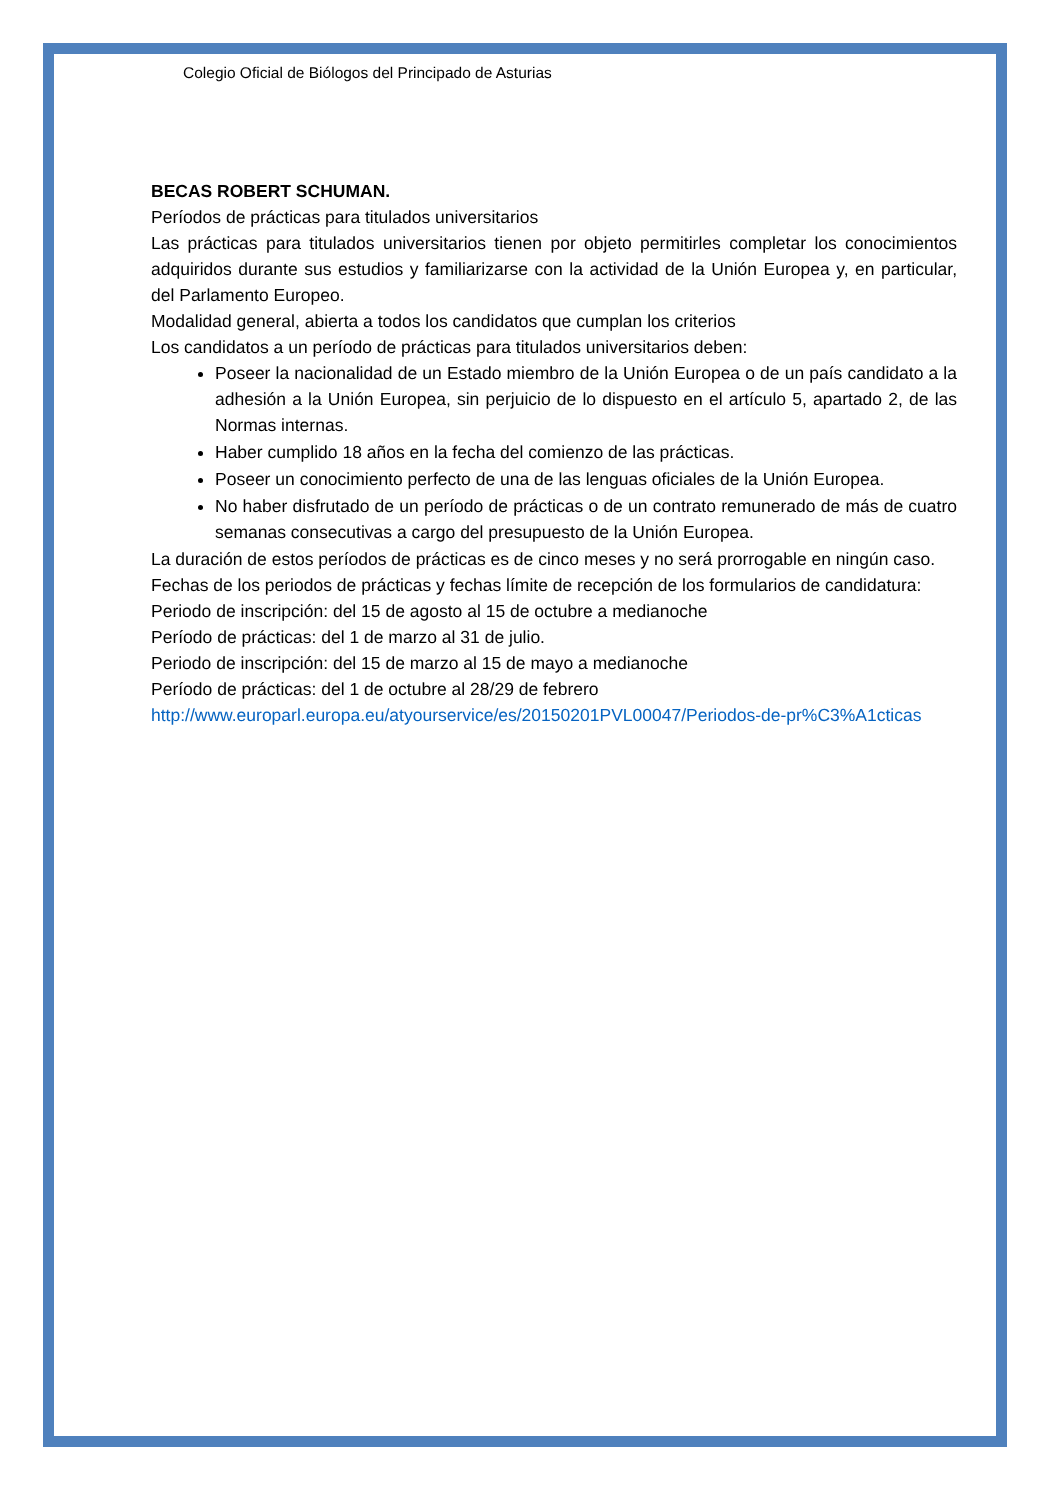Colegio Oficial de Biólogos del Principado de Asturias
BECAS ROBERT SCHUMAN.
Períodos de prácticas para titulados universitarios
Las prácticas para titulados universitarios tienen por objeto permitirles completar los conocimientos adquiridos durante sus estudios y familiarizarse con la actividad de la Unión Europea y, en particular, del Parlamento Europeo.
Modalidad general, abierta a todos los candidatos que cumplan los criterios
Los candidatos a un período de prácticas para titulados universitarios deben:
Poseer la nacionalidad de un Estado miembro de la Unión Europea o de un país candidato a la adhesión a la Unión Europea, sin perjuicio de lo dispuesto en el artículo 5, apartado 2, de las Normas internas.
Haber cumplido 18 años en la fecha del comienzo de las prácticas.
Poseer un conocimiento perfecto de una de las lenguas oficiales de la Unión Europea.
No haber disfrutado de un período de prácticas o de un contrato remunerado de más de cuatro semanas consecutivas a cargo del presupuesto de la Unión Europea.
La duración de estos períodos de prácticas es de cinco meses y no será prorrogable en ningún caso.
Fechas de los periodos de prácticas y fechas límite de recepción de los formularios de candidatura:
Periodo de inscripción: del 15 de agosto al 15 de octubre a medianoche
Período de prácticas: del 1 de marzo al 31 de julio.
Periodo de inscripción: del 15 de marzo al 15 de mayo a medianoche
Período de prácticas: del 1 de octubre al 28/29 de febrero
http://www.europarl.europa.eu/atyourservice/es/20150201PVL00047/Periodos-de-pr%C3%A1cticas